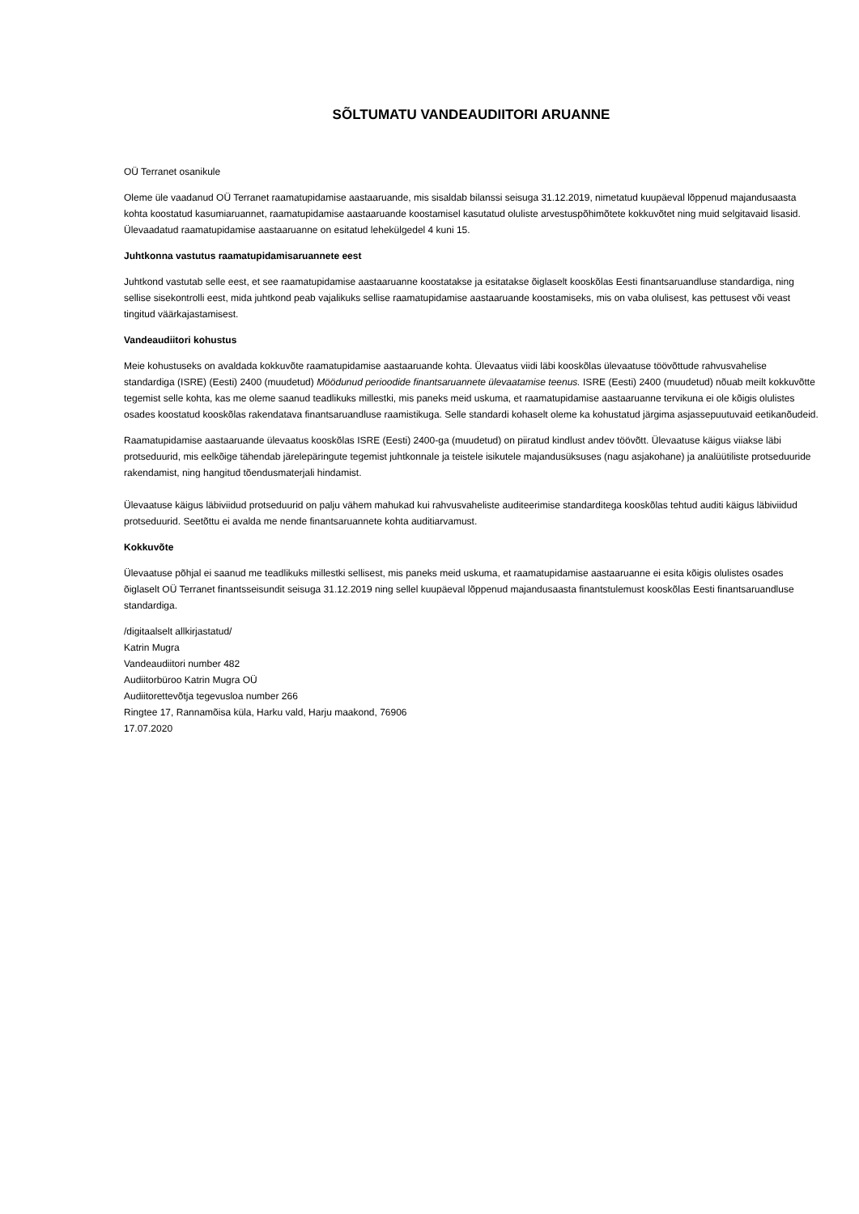SÕLTUMATU VANDEAUDIITORI ARUANNE
OÜ Terranet osanikule
Oleme üle vaadanud OÜ Terranet raamatupidamise aastaaruande, mis sisaldab bilanssi seisuga 31.12.2019, nimetatud kuupäeval lõppenud majandusaasta kohta koostatud kasumiaruannet, raamatupidamise aastaaruande koostamisel kasutatud oluliste arvestuspõhimõtete kokkuvõtet ning muid selgitavaid lisasid. Ülevaadatud raamatupidamise aastaaruanne on esitatud lehekülgedel 4 kuni 15.
Juhtkonna vastutus raamatupidamisaruannete eest
Juhtkond vastutab selle eest, et see raamatupidamise aastaaruanne koostatakse ja esitatakse õiglaselt kooskõlas Eesti finantsaruandluse standardiga, ning sellise sisekontrolli eest, mida juhtkond peab vajalikuks sellise raamatupidamise aastaaruande koostamiseks, mis on vaba olulisest, kas pettusest või veast tingitud väärkajastamisest.
Vandeaudiitori kohustus
Meie kohustuseks on avaldada kokkuvõte raamatupidamise aastaaruande kohta. Ülevaatus viidi läbi kooskõlas ülevaatuse töövõttude rahvusvahelise standardiga (ISRE) (Eesti) 2400 (muudetud) Möödunud perioodide finantsaruannete ülevaatamise teenus. ISRE (Eesti) 2400 (muudetud) nõuab meilt kokkuvõtte tegemist selle kohta, kas me oleme saanud teadlikuks millestki, mis paneks meid uskuma, et raamatupidamise aastaaruanne tervikuna ei ole kõigis olulistes osades koostatud kooskõlas rakendatava finantsaruandluse raamistikuga. Selle standardi kohaselt oleme ka kohustatud järgima asjassepuutuvaid eetikanõudeid.
Raamatupidamise aastaaruande ülevaatus kooskõlas ISRE (Eesti) 2400-ga (muudetud) on piiratud kindlust andev töövõtt. Ülevaatuse käigus viiakse läbi protseduurid, mis eelkõige tähendab järelepäringute tegemist juhtkonnale ja teistele isikutele majandusüksuses (nagu asjakohane) ja analüütiliste protseduuride rakendamist, ning hangitud tõendusmaterjali hindamist.
Ülevaatuse käigus läbiviidud protseduurid on palju vähem mahukad kui rahvusvaheliste auditeerimise standarditega kooskõlas tehtud auditi käigus läbiviidud protseduurid. Seetõttu ei avalda me nende finantsaruannete kohta auditiarvamust.
Kokkuvõte
Ülevaatuse põhjal ei saanud me teadlikuks millestki sellisest, mis paneks meid uskuma, et raamatupidamise aastaaruanne ei esita kõigis olulistes osades õiglaselt OÜ Terranet finantsseisundit seisuga 31.12.2019 ning sellel kuupäeval lõppenud majandusaasta finantstulemust kooskõlas Eesti finantsaruandluse standardiga.
/digitaalselt allkirjastatud/
Katrin Mugra
Vandeaudiitori number 482
Audiitorbüroo Katrin Mugra OÜ
Audiitorettevõtja tegevusloa number 266
Ringtee 17, Rannamõisa küla, Harku vald, Harju maakond, 76906
17.07.2020